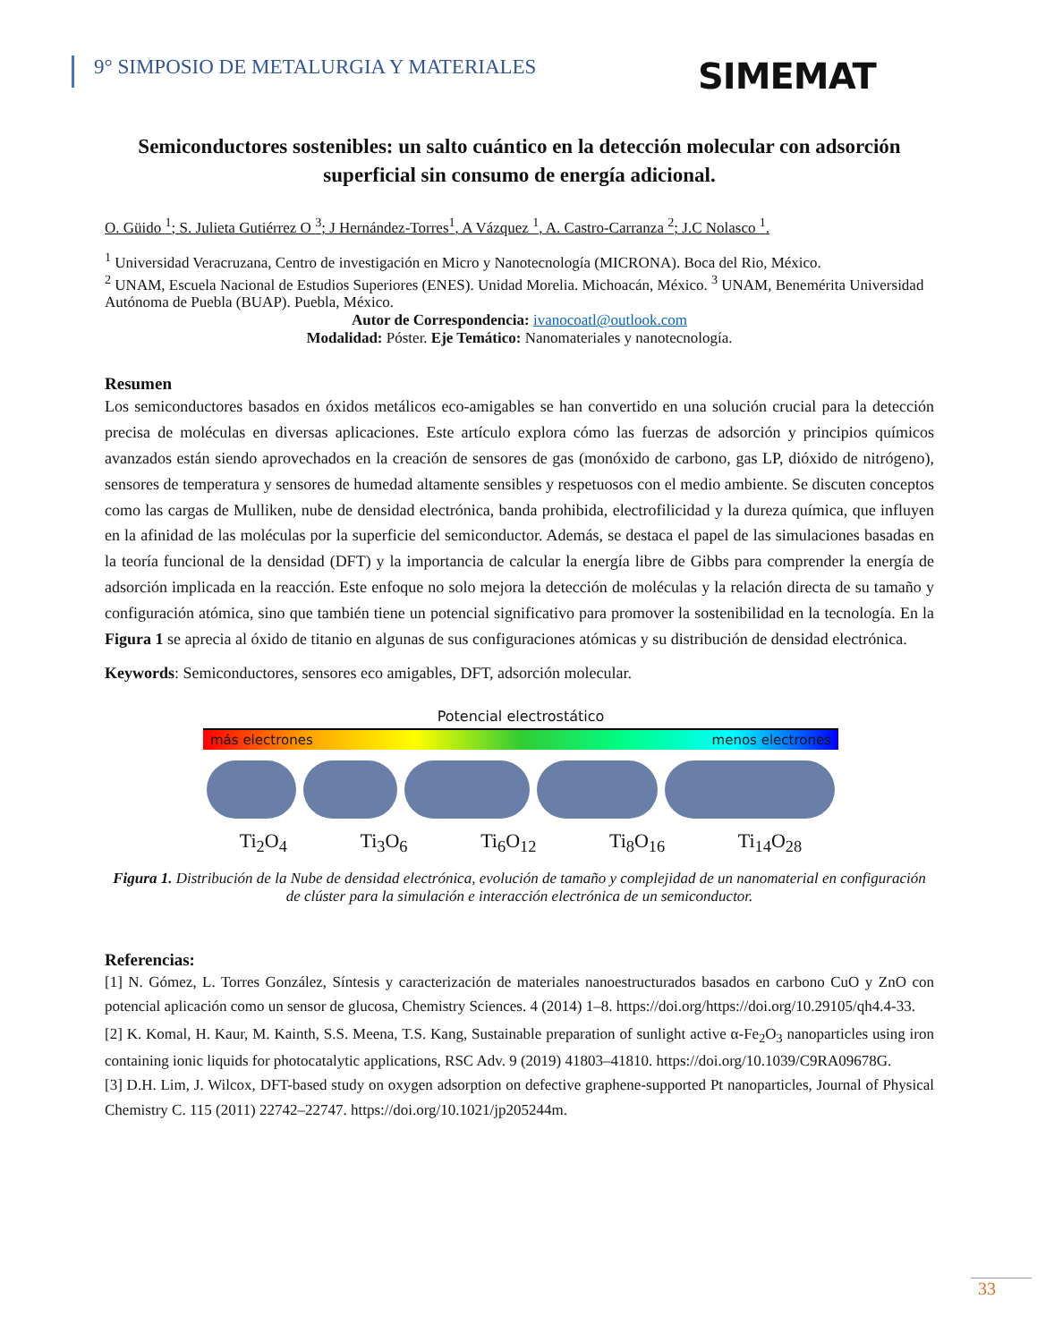9° SIMPOSIO DE METALURGIA Y MATERIALES
SIMEMAT
Semiconductores sostenibles: un salto cuántico en la detección molecular con adsorción superficial sin consumo de energía adicional.
O. Güido <sup>1</sup>; S. Julieta Gutiérrez O <sup>3</sup>; J Hernández-Torres<sup>1</sup>, A Vázquez <sup>1</sup>, A. Castro-Carranza <sup>2</sup>; J.C Nolasco <sup>1</sup>.
<sup>1</sup> Universidad Veracruzana, Centro de investigación en Micro y Nanotecnología (MICRONA). Boca del Rio, México.
<sup>2</sup> UNAM, Escuela Nacional de Estudios Superiores (ENES). Unidad Morelia. Michoacán, México. <sup>3</sup> UNAM, Benemérita Universidad Autónoma de Puebla (BUAP). Puebla, México.
Autor de Correspondencia: ivanocoatl@outlook.com
Modalidad: Póster. Eje Temático: Nanomateriales y nanotecnología.
Resumen
Los semiconductores basados en óxidos metálicos eco-amigables se han convertido en una solución crucial para la detección precisa de moléculas en diversas aplicaciones. Este artículo explora cómo las fuerzas de adsorción y principios químicos avanzados están siendo aprovechados en la creación de sensores de gas (monóxido de carbono, gas LP, dióxido de nitrógeno), sensores de temperatura y sensores de humedad altamente sensibles y respetuosos con el medio ambiente. Se discuten conceptos como las cargas de Mulliken, nube de densidad electrónica, banda prohibida, electrofilicidad y la dureza química, que influyen en la afinidad de las moléculas por la superficie del semiconductor. Además, se destaca el papel de las simulaciones basadas en la teoría funcional de la densidad (DFT) y la importancia de calcular la energía libre de Gibbs para comprender la energía de adsorción implicada en la reacción. Este enfoque no solo mejora la detección de moléculas y la relación directa de su tamaño y configuración atómica, sino que también tiene un potencial significativo para promover la sostenibilidad en la tecnología. En la Figura 1 se aprecia al óxido de titanio en algunas de sus configuraciones atómicas y su distribución de densidad electrónica.
Keywords: Semiconductores, sensores eco amigables, DFT, adsorción molecular.
Potencial electrostático
más electrones menos electrones
Ti<sub>2</sub>O<sub>4</sub> Ti<sub>3</sub>O<sub>6</sub> Ti<sub>6</sub>O<sub>12</sub> Ti<sub>8</sub>O<sub>16</sub> Ti<sub>14</sub>O<sub>28</sub>
Figura 1. Distribución de la Nube de densidad electrónica, evolución de tamaño y complejidad de un nanomaterial en configuración de clúster para la simulación e interacción electrónica de un semiconductor.
Referencias:
[1] N. Gómez, L. Torres González, Síntesis y caracterización de materiales nanoestructurados basados en carbono CuO y ZnO con potencial aplicación como un sensor de glucosa, Chemistry Sciences. 4 (2014) 1–8. https://doi.org/https://doi.org/10.29105/qh4.4-33.
[2] K. Komal, H. Kaur, M. Kainth, S.S. Meena, T.S. Kang, Sustainable preparation of sunlight active α-Fe<sub>2</sub>O<sub>3</sub> nanoparticles using iron containing ionic liquids for photocatalytic applications, RSC Adv. 9 (2019) 41803–41810. https://doi.org/10.1039/C9RA09678G.
[3] D.H. Lim, J. Wilcox, DFT-based study on oxygen adsorption on defective graphene-supported Pt nanoparticles, Journal of Physical Chemistry C. 115 (2011) 22742–22747. https://doi.org/10.1021/jp205244m.
33